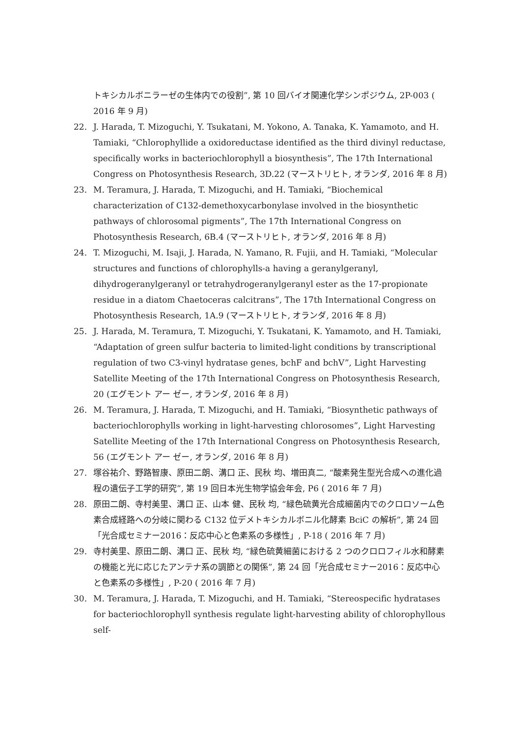トキシカルボニラーゼの生体内での役割”, 第 10 回バイオ関連化学シンポジウム, 2P-003 ( 2016 年 9 月)
22. J. Harada, T. Mizoguchi, Y. Tsukatani, M. Yokono, A. Tanaka, K. Yamamoto, and H. Tamiaki, “Chlorophyllide a oxidoreductase identified as the third divinyl reductase, specifically works in bacteriochlorophyll a biosynthesis”, The 17th International Congress on Photosynthesis Research, 3D.22 (マーストリヒト, オランダ, 2016 年 8 月)
23. M. Teramura, J. Harada, T. Mizoguchi, and H. Tamiaki, “Biochemical characterization of C132-demethoxycarbonylase involved in the biosynthetic pathways of chlorosomal pigments”, The 17th International Congress on Photosynthesis Research, 6B.4 (マーストリヒト, オランダ, 2016 年 8 月)
24. T. Mizoguchi, M. Isaji, J. Harada, N. Yamano, R. Fujii, and H. Tamiaki, “Molecular structures and functions of chlorophylls-a having a geranylgeranyl, dihydrogeranylgeranyl or tetrahydrogeranylgeranyl ester as the 17-propionate residue in a diatom Chaetoceras calcitrans”, The 17th International Congress on Photosynthesis Research, 1A.9 (マーストリヒト, オランダ, 2016 年 8 月)
25. J. Harada, M. Teramura, T. Mizoguchi, Y. Tsukatani, K. Yamamoto, and H. Tamiaki, “Adaptation of green sulfur bacteria to limited-light conditions by transcriptional regulation of two C3-vinyl hydratase genes, bchF and bchV”, Light Harvesting Satellite Meeting of the 17th International Congress on Photosynthesis Research, 20 (エグモント アー ゼー, オランダ, 2016 年 8 月)
26. M. Teramura, J. Harada, T. Mizoguchi, and H. Tamiaki, “Biosynthetic pathways of bacteriochlorophylls working in light-harvesting chlorosomes”, Light Harvesting Satellite Meeting of the 17th International Congress on Photosynthesis Research, 56 (エグモント アー ゼー, オランダ, 2016 年 8 月)
27. 塚谷祐介、野路智康、原田二朗、溝口 正、民秋 均、増田真二, “酸素発生型光合成への進化過程の遺伝子工学的研究”, 第 19 回日本光生物学協会年会, P6 ( 2016 年 7 月)
28. 原田二朗、寺村美里、溝口 正、山本 健、民秋 均, “緑色硫黄光合成細菌内でのクロロソーム色素合成経路への分岐に関わる C132 位デメトキシカルボニル化酵素 BciC の解析”, 第 24 回「光合成セミナー2016：反応中心と色素系の多様性」, P-18 ( 2016 年 7 月)
29. 寺村美里、原田二朗、溝口 正、民秋 均, “緑色硫黄細菌における 2 つのクロロフィル水和酵素の機能と光に応じたアンテナ系の調節との関係”, 第 24 回「光合成セミナー2016：反応中心と色素系の多様性」, P-20 ( 2016 年 7 月)
30. M. Teramura, J. Harada, T. Mizoguchi, and H. Tamiaki, “Stereospecific hydratases for bacteriochlorophyll synthesis regulate light-harvesting ability of chlorophyllous self-